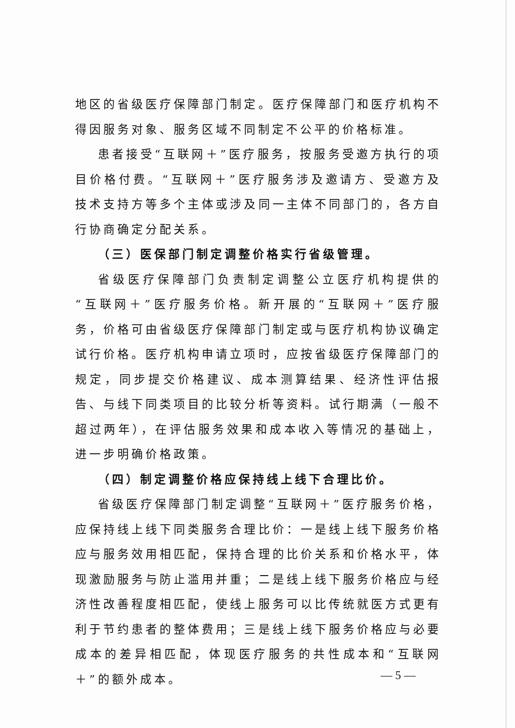地区的省级医疗保障部门制定。医疗保障部门和医疗机构不得因服务对象、服务区域不同制定不公平的价格标准。
患者接受“互联网＋”医疗服务，按服务受邀方执行的项目价格付费。“互联网＋”医疗服务涉及邀请方、受邀方及技术支持方等多个主体或涉及同一主体不同部门的，各方自行协商确定分配关系。
（三）医保部门制定调整价格实行省级管理。
省级医疗保障部门负责制定调整公立医疗机构提供的“互联网＋”医疗服务价格。新开展的“互联网＋”医疗服务，价格可由省级医疗保障部门制定或与医疗机构协议确定试行价格。医疗机构申请立项时，应按省级医疗保障部门的规定，同步提交价格建议、成本测算结果、经济性评估报告、与线下同类项目的比较分析等资料。试行期满（一般不超过两年），在评估服务效果和成本收入等情况的基础上，进一步明确价格政策。
（四）制定调整价格应保持线上线下合理比价。
省级医疗保障部门制定调整“互联网＋”医疗服务价格，应保持线上线下同类服务合理比价：一是线上线下服务价格应与服务效用相匹配，保持合理的比价关系和价格水平，体现激励服务与防止滥用并重；二是线上线下服务价格应与经济性改善程度相匹配，使线上服务可以比传统就医方式更有利于节约患者的整体费用；三是线上线下服务价格应与必要成本的差异相匹配，体现医疗服务的共性成本和“互联网＋”的额外成本。
— 5 —